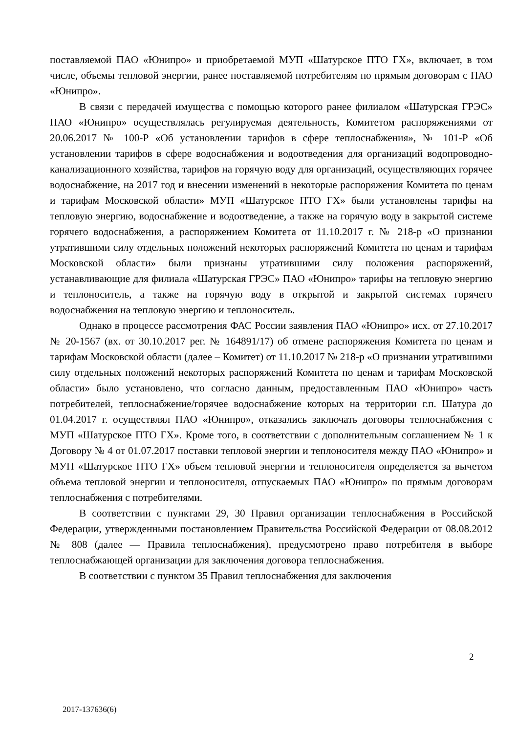поставляемой ПАО «Юнипро» и приобретаемой МУП «Шатурское ПТО ГХ», включает, в том числе, объемы тепловой энергии, ранее поставляемой потребителям по прямым договорам с ПАО «Юнипро».
В связи с передачей имущества с помощью которого ранее филиалом «Шатурская ГРЭС» ПАО «Юнипро» осуществлялась регулируемая деятельность, Комитетом распоряжениями от 20.06.2017 № 100-Р «Об установлении тарифов в сфере теплоснабжения», № 101-Р «Об установлении тарифов в сфере водоснабжения и водоотведения для организаций водопроводно-канализационного хозяйства, тарифов на горячую воду для организаций, осуществляющих горячее водоснабжение, на 2017 год и внесении изменений в некоторые распоряжения Комитета по ценам и тарифам Московской области» МУП «Шатурское ПТО ГХ» были установлены тарифы на тепловую энергию, водоснабжение и водоотведение, а также на горячую воду в закрытой системе горячего водоснабжения, а распоряжением Комитета от 11.10.2017 г. № 218-р «О признании утратившими силу отдельных положений некоторых распоряжений Комитета по ценам и тарифам Московской области» были признаны утратившими силу положения распоряжений, устанавливающие для филиала «Шатурская ГРЭС» ПАО «Юнипро» тарифы на тепловую энергию и теплоноситель, а также на горячую воду в открытой и закрытой системах горячего водоснабжения на тепловую энергию и теплоноситель.
Однако в процессе рассмотрения ФАС России заявления ПАО «Юнипро» исх. от 27.10.2017 № 20-1567 (вх. от 30.10.2017 рег. № 164891/17) об отмене распоряжения Комитета по ценам и тарифам Московской области (далее – Комитет) от 11.10.2017 № 218-р «О признании утратившими силу отдельных положений некоторых распоряжений Комитета по ценам и тарифам Московской области» было установлено, что согласно данным, предоставленным ПАО «Юнипро» часть потребителей, теплоснабжение/горячее водоснабжение которых на территории г.п. Шатура до 01.04.2017 г. осуществлял ПАО «Юнипро», отказались заключать договоры теплоснабжения с МУП «Шатурское ПТО ГХ». Кроме того, в соответствии с дополнительным соглашением № 1 к Договору № 4 от 01.07.2017 поставки тепловой энергии и теплоносителя между ПАО «Юнипро» и МУП «Шатурское ПТО ГХ» объем тепловой энергии и теплоносителя определяется за вычетом объема тепловой энергии и теплоносителя, отпускаемых ПАО «Юнипро» по прямым договорам теплоснабжения с потребителями.
В соответствии с пунктами 29, 30 Правил организации теплоснабжения в Российской Федерации, утвержденными постановлением Правительства Российской Федерации от 08.08.2012 № 808 (далее — Правила теплоснабжения), предусмотрено право потребителя в выборе теплоснабжающей организации для заключения договора теплоснабжения.
В соответствии с пунктом 35 Правил теплоснабжения для заключения
2
2017-137636(6)